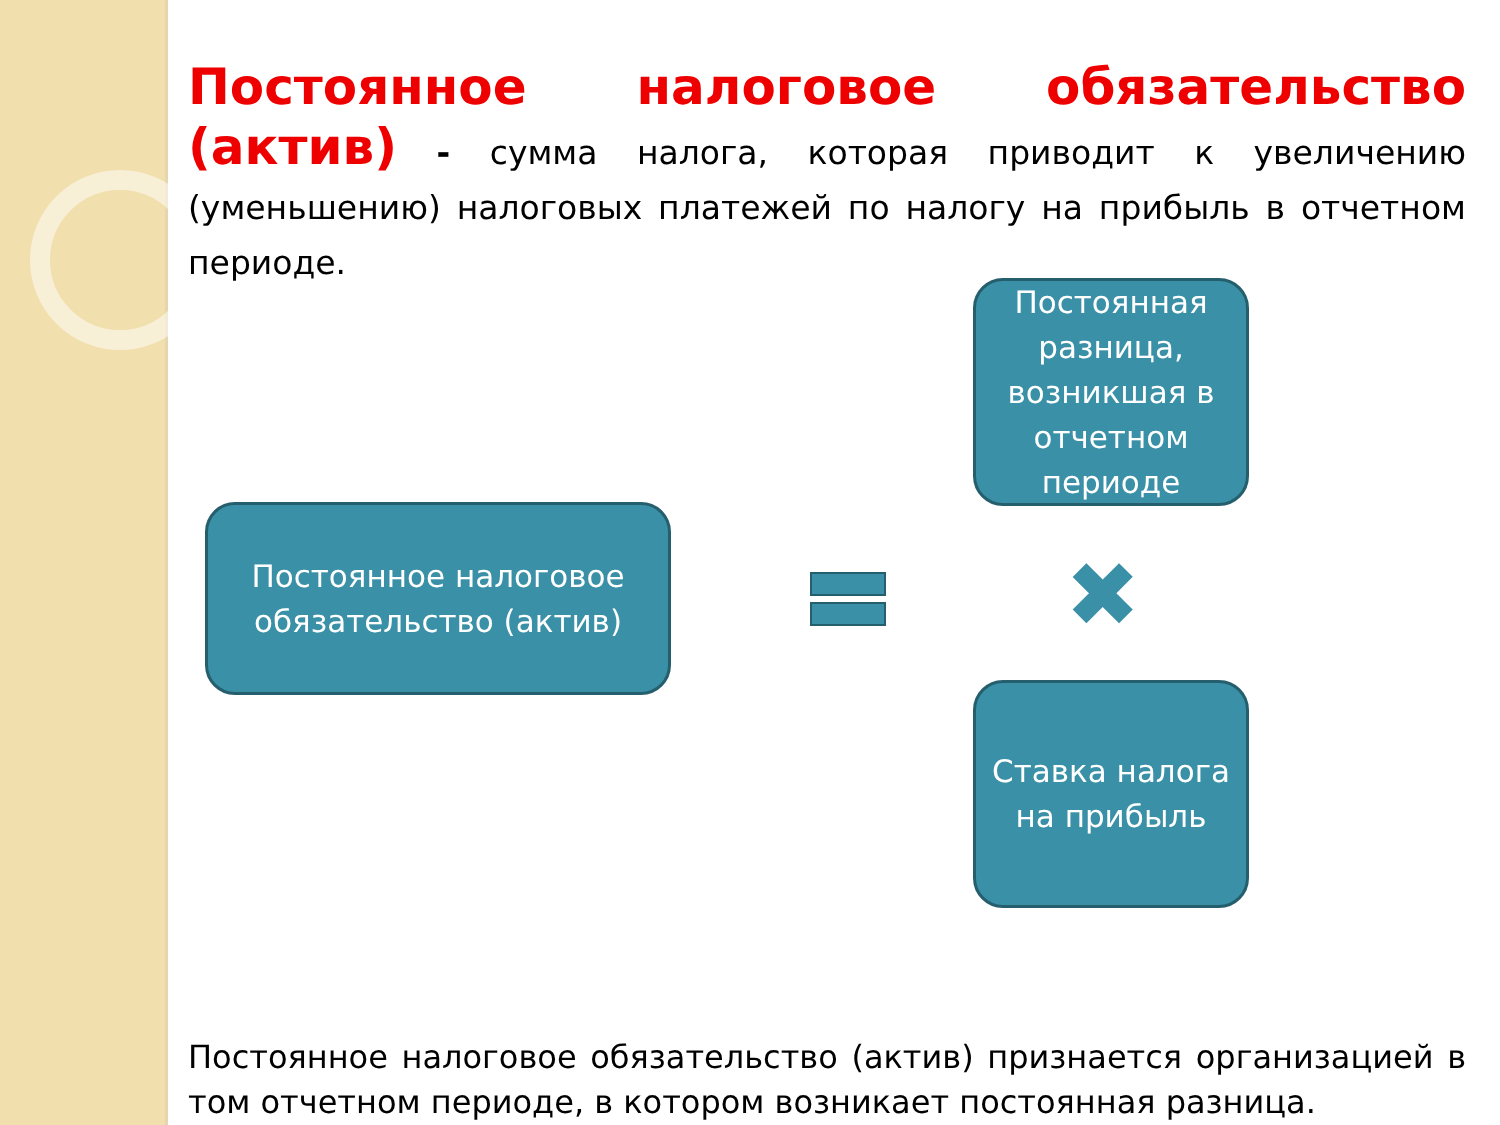Постоянное налоговое обязательство (актив) - сумма налога, которая приводит к увеличению (уменьшению) налоговых платежей по налогу на прибыль в отчетном периоде.
Постоянная разница, возникшая в отчетном периоде
Постоянное налоговое обязательство (актив)
✖
Ставка налога на прибыль
Постоянное налоговое обязательство (актив) признается организацией в том отчетном периоде, в котором возникает постоянная разница.